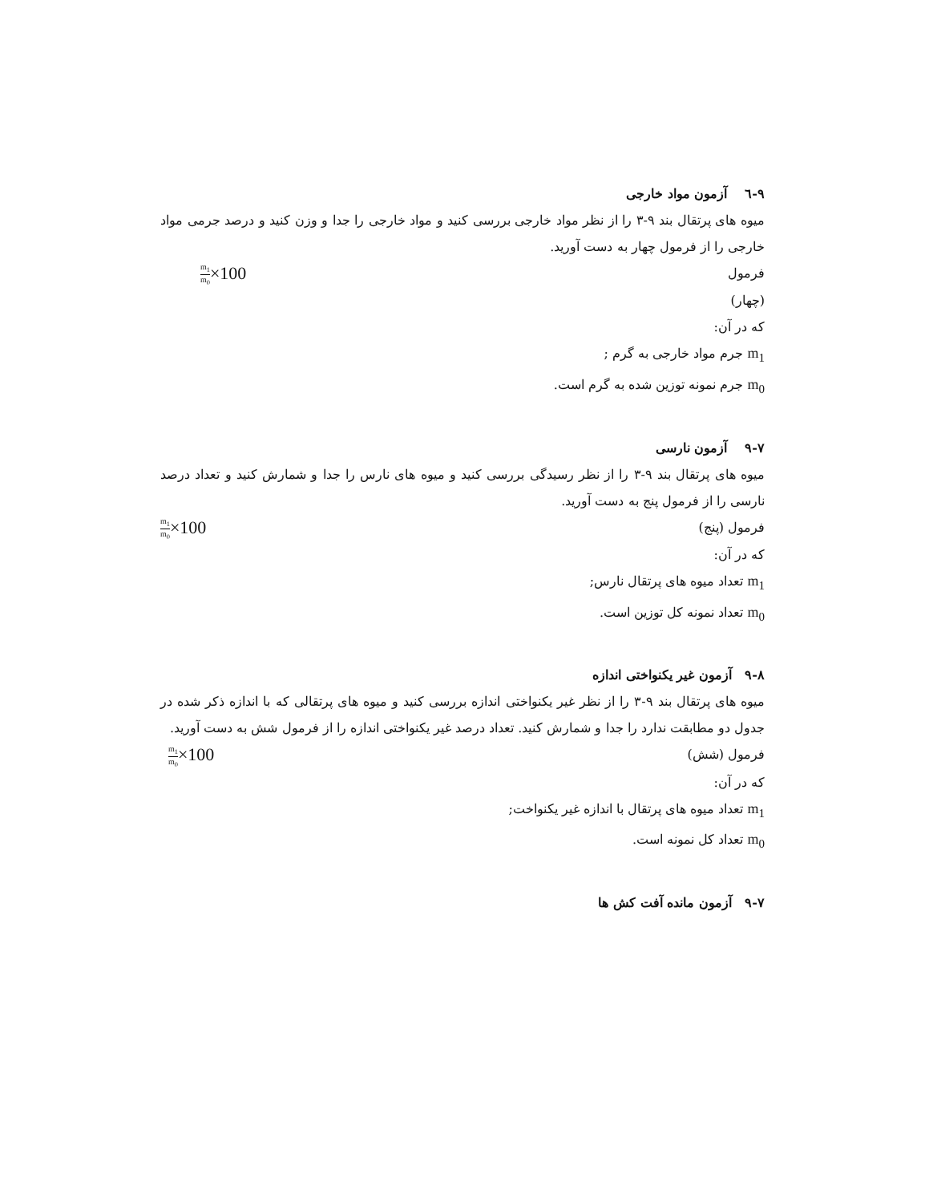۹-٦ آزمون مواد خارجی
میوه های پرتقال بند ۹-۳ را از نظر مواد خارجی بررسی کنید و مواد خارجی را جدا و وزن کنید و درصد جرمی مواد خارجی را از فرمول چهار به دست آورید.
فرمول m<sub>1</sub> m<sub>0</sub>×100
(چهار)
که در آن:
m<sub>1</sub> جرم مواد خارجی به گرم ;
m<sub>0</sub> جرم نمونه توزین شده به گرم است.
۹-۷ آزمون نارسی
میوه های پرتقال بند ۹-۳ را از نظر رسیدگی بررسی کنید و میوه های نارس را جدا و شمارش کنید و تعداد درصد نارسی را از فرمول پنج به دست آورید.
فرمول (پنج) m<sub>1</sub> m<sub>0</sub>×100
که در آن:
m<sub>1</sub> تعداد میوه های پرتقال نارس;
m<sub>0</sub> تعداد نمونه کل توزین است.
۹-۸ آزمون غیر یکنواختی اندازه
میوه های پرتقال بند ۹-۳ را از نظر غیر یکنواختی اندازه بررسی کنید و میوه های پرتقالی که با اندازه ذکر شده در جدول دو مطابقت ندارد را جدا و شمارش کنید. تعداد درصد غیر یکنواختی اندازه را از فرمول شش به دست آورید.
فرمول (شش) m<sub>1</sub> m<sub>0</sub>×100
که در آن:
m<sub>1</sub> تعداد میوه های پرتقال با اندازه غیر یکنواخت;
m<sub>0</sub> تعداد کل نمونه است.
۹-۷ آزمون مانده آفت کش ها